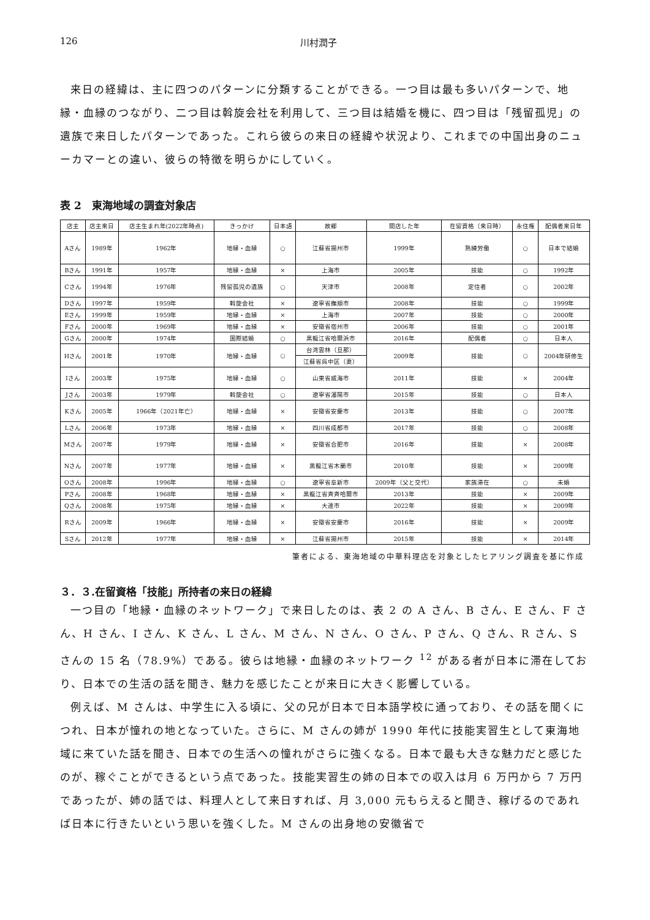126 川村潤子
来日の経緯は、主に四つのパターンに分類することができる。一つ目は最も多いパターンで、地縁・血縁のつながり、二つ目は斡旋会社を利用して、三つ目は結婚を機に、四つ目は「残留孤児」の遺族で来日したパターンであった。これら彼らの来日の経緯や状況より、これまでの中国出身のニューカマーとの違い、彼らの特徴を明らかにしていく。
表 2　東海地域の調査対象店
| 店主 | 店主来日 | 店主生まれ年(2022年時点) | きっかけ | 日本語 | 故郷 | 開店した年 | 在留資格（来日時） | 永住権 | 配偶者来日年 |
| --- | --- | --- | --- | --- | --- | --- | --- | --- | --- |
| Aさん | 1989年 | 1962年 | 地縁・血縁 | ○ | 江蘇省揚州市 | 1999年 | 熟練労働 | ○ | 日本で結婚 |
| Bさん | 1991年 | 1957年 | 地縁・血縁 | × | 上海市 | 2005年 | 技能 | ○ | 1992年 |
| Cさん | 1994年 | 1976年 | 残留孤児の遺族 | ○ | 天津市 | 2008年 | 定住者 | ○ | 2002年 |
| Dさん | 1997年 | 1959年 | 斡旋会社 | × | 遼寧省撫順市 | 2008年 | 技能 | ○ | 1999年 |
| Eさん | 1999年 | 1959年 | 地縁・血縁 | × | 上海市 | 2007年 | 技能 | ○ | 2000年 |
| Fさん | 2000年 | 1969年 | 地縁・血縁 | × | 安徽省宿州市 | 2006年 | 技能 | ○ | 2001年 |
| Gさん | 2000年 | 1974年 | 国際結婚 | ○ | 黒龍江省哈爾浜市 | 2016年 | 配偶者 | ○ | 日本人 |
| Hさん | 2001年 | 1970年 | 地縁・血縁 | ○ | 台湾雲林（旦那） | 2009年 | 技能 | ○ | 2004年研修生 |
| | | | | | 江蘇省呉中区（妻） | | | | |
| Iさん | 2003年 | 1975年 | 地縁・血縁 | ○ | 山東省威海市 | 2011年 | 技能 | × | 2004年 |
| Jさん | 2003年 | 1979年 | 斡旋会社 | ○ | 遼寧省瀋陽市 | 2015年 | 技能 | ○ | 日本人 |
| Kさん | 2005年 | 1966年（2021年亡） | 地縁・血縁 | × | 安徽省安慶市 | 2013年 | 技能 | ○ | 2007年 |
| Lさん | 2006年 | 1973年 | 地縁・血縁 | × | 四川省成都市 | 2017年 | 技能 | ○ | 2008年 |
| Mさん | 2007年 | 1979年 | 地縁・血縁 | × | 安徽省合肥市 | 2016年 | 技能 | × | 2008年 |
| Nさん | 2007年 | 1977年 | 地縁・血縁 | × | 黒龍江省木蘭市 | 2010年 | 技能 | × | 2009年 |
| Oさん | 2008年 | 1996年 | 地縁・血縁 | ○ | 遼寧省阜新市 | 2009年（父と交代） | 家族滞在 | ○ | 未婚 |
| Pさん | 2008年 | 1968年 | 地縁・血縁 | × | 黒龍江省斉斉哈爾市 | 2013年 | 技能 | × | 2009年 |
| Qさん | 2008年 | 1975年 | 地縁・血縁 | × | 大連市 | 2022年 | 技能 | × | 2009年 |
| Rさん | 2009年 | 1966年 | 地縁・血縁 | × | 安徽省安慶市 | 2016年 | 技能 | × | 2009年 |
| Sさん | 2012年 | 1977年 | 地縁・血縁 | × | 江蘇省揚州市 | 2015年 | 技能 | × | 2014年 |
筆者による、東海地域の中華料理店を対象としたヒアリング調査を基に作成
３．３.在留資格「技能」所持者の来日の経緯
一つ目の「地縁・血縁のネットワーク」で来日したのは、表 2 の A さん、B さん、E さん、F さん、H さん、I さん、K さん、L さん、M さん、N さん、O さん、P さん、Q さん、R さん、S さんの 15 名（78.9%）である。彼らは地縁・血縁のネットワーク <sup>12</sup> がある者が日本に滞在しており、日本での生活の話を聞き、魅力を感じたことが来日に大きく影響している。
例えば、M さんは、中学生に入る頃に、父の兄が日本で日本語学校に通っており、その話を聞くにつれ、日本が憧れの地となっていた。さらに、M さんの姉が 1990 年代に技能実習生として東海地域に来ていた話を聞き、日本での生活への憧れがさらに強くなる。日本で最も大きな魅力だと感じたのが、稼ぐことができるという点であった。技能実習生の姉の日本での収入は月 6 万円から 7 万円であったが、姉の話では、料理人として来日すれば、月 3,000 元もらえると聞き、稼げるのであれば日本に行きたいという思いを強くした。M さんの出身地の安徽省で